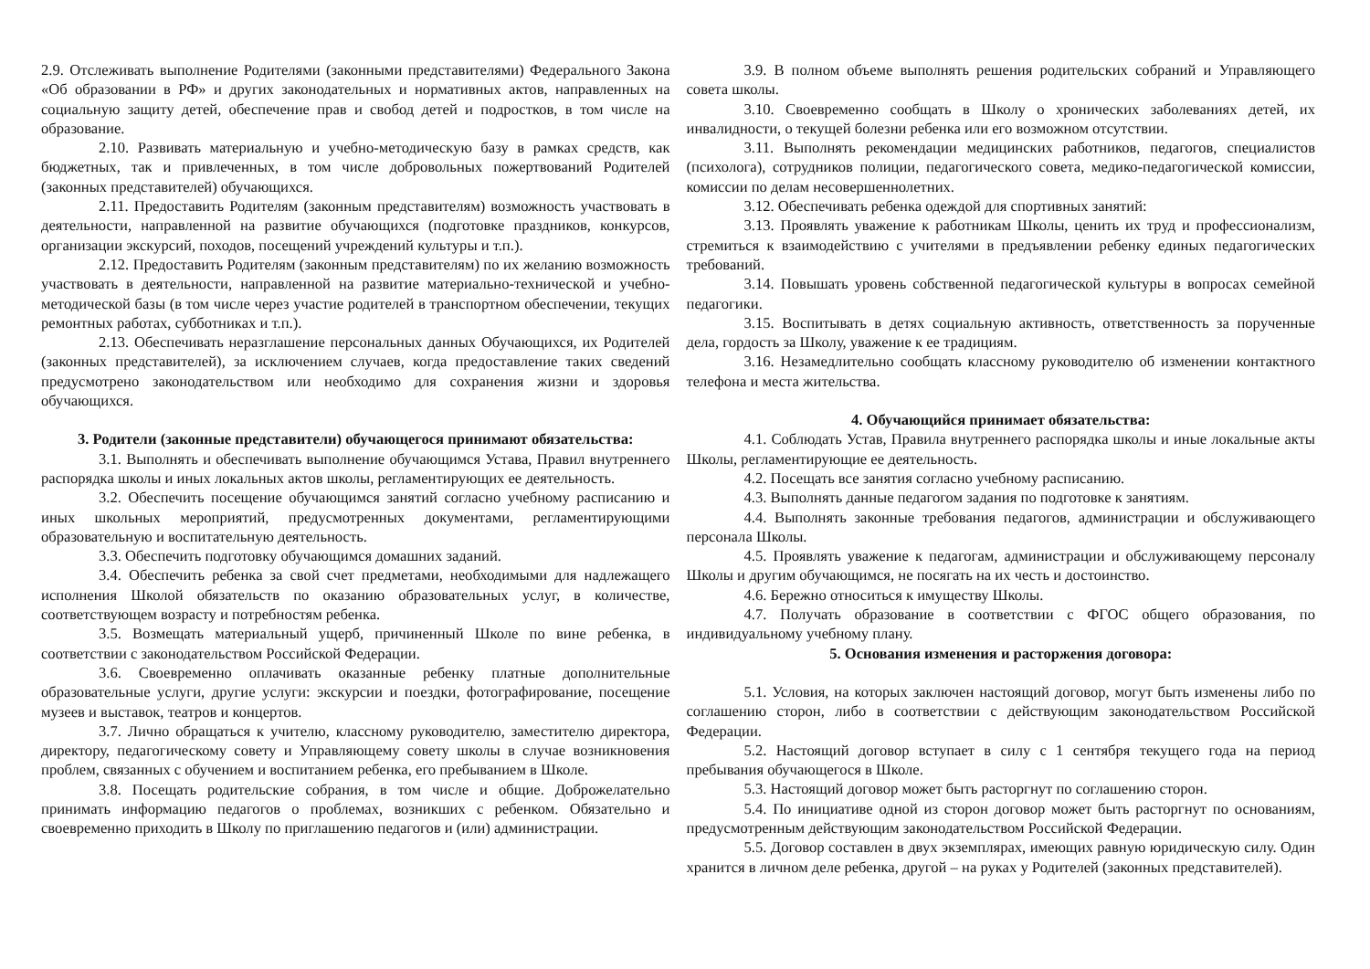2.9. Отслеживать выполнение Родителями (законными представителями) Федерального Закона «Об образовании в РФ» и других законодательных и нормативных актов, направленных на социальную защиту детей, обеспечение прав и свобод детей и подростков, в том числе на образование.
2.10. Развивать материальную и учебно-методическую базу в рамках средств, как бюджетных, так и привлеченных, в том числе добровольных пожертвований Родителей (законных представителей) обучающихся.
2.11. Предоставить Родителям (законным представителям) возможность участвовать в деятельности, направленной на развитие обучающихся (подготовке праздников, конкурсов, организации экскурсий, походов, посещений учреждений культуры и т.п.).
2.12. Предоставить Родителям (законным представителям) по их желанию возможность участвовать в деятельности, направленной на развитие материально-технической и учебно-методической базы (в том числе через участие родителей в транспортном обеспечении, текущих ремонтных работах, субботниках и т.п.).
2.13. Обеспечивать неразглашение персональных данных Обучающихся, их Родителей (законных представителей), за исключением случаев, когда предоставление таких сведений предусмотрено законодательством или необходимо для сохранения жизни и здоровья обучающихся.
3. Родители (законные представители) обучающегося принимают обязательства:
3.1. Выполнять и обеспечивать выполнение обучающимся Устава, Правил внутреннего распорядка школы и иных локальных актов школы, регламентирующих ее деятельность.
3.2. Обеспечить посещение обучающимся занятий согласно учебному расписанию и иных школьных мероприятий, предусмотренных документами, регламентирующими образовательную и воспитательную деятельность.
3.3. Обеспечить подготовку обучающимся домашних заданий.
3.4. Обеспечить ребенка за свой счет предметами, необходимыми для надлежащего исполнения Школой обязательств по оказанию образовательных услуг, в количестве, соответствующем возрасту и потребностям ребенка.
3.5. Возмещать материальный ущерб, причиненный Школе по вине ребенка, в соответствии с законодательством Российской Федерации.
3.6. Своевременно оплачивать оказанные ребенку платные дополнительные образовательные услуги, другие услуги: экскурсии и поездки, фотографирование, посещение музеев и выставок, театров и концертов.
3.7. Лично обращаться к учителю, классному руководителю, заместителю директора, директору, педагогическому совету и Управляющему совету школы в случае возникновения проблем, связанных с обучением и воспитанием ребенка, его пребыванием в Школе.
3.8. Посещать родительские собрания, в том числе и общие. Доброжелательно принимать информацию педагогов о проблемах, возникших с ребенком. Обязательно и своевременно приходить в Школу по приглашению педагогов и (или) администрации.
3.9. В полном объеме выполнять решения родительских собраний и Управляющего совета школы.
3.10. Своевременно сообщать в Школу о хронических заболеваниях детей, их инвалидности, о текущей болезни ребенка или его возможном отсутствии.
3.11. Выполнять рекомендации медицинских работников, педагогов, специалистов (психолога), сотрудников полиции, педагогического совета, медико-педагогической комиссии, комиссии по делам несовершеннолетних.
3.12. Обеспечивать ребенка одеждой для спортивных занятий:
3.13. Проявлять уважение к работникам Школы, ценить их труд и профессионализм, стремиться к взаимодействию с учителями в предъявлении ребенку единых педагогических требований.
3.14. Повышать уровень собственной педагогической культуры в вопросах семейной педагогики.
3.15. Воспитывать в детях социальную активность, ответственность за порученные дела, гордость за Школу, уважение к ее традициям.
3.16. Незамедлительно сообщать классному руководителю об изменении контактного телефона и места жительства.
4. Обучающийся принимает обязательства:
4.1. Соблюдать Устав, Правила внутреннего распорядка школы и иные локальные акты Школы, регламентирующие ее деятельность.
4.2. Посещать все занятия согласно учебному расписанию.
4.3. Выполнять данные педагогом задания по подготовке к занятиям.
4.4. Выполнять законные требования педагогов, администрации и обслуживающего персонала Школы.
4.5. Проявлять уважение к педагогам, администрации и обслуживающему персоналу Школы и другим обучающимся, не посягать на их честь и достоинство.
4.6. Бережно относиться к имуществу Школы.
4.7. Получать образование в соответствии с ФГОС общего образования, по индивидуальному учебному плану.
5. Основания изменения и расторжения договора:
5.1. Условия, на которых заключен настоящий договор, могут быть изменены либо по соглашению сторон, либо в соответствии с действующим законодательством Российской Федерации.
5.2. Настоящий договор вступает в силу с 1 сентября текущего года на период пребывания обучающегося в Школе.
5.3. Настоящий договор может быть расторгнут по соглашению сторон.
5.4. По инициативе одной из сторон договор может быть расторгнут по основаниям, предусмотренным действующим законодательством Российской Федерации.
5.5. Договор составлен в двух экземплярах, имеющих равную юридическую силу. Один хранится в личном деле ребенка, другой – на руках у Родителей (законных представителей).